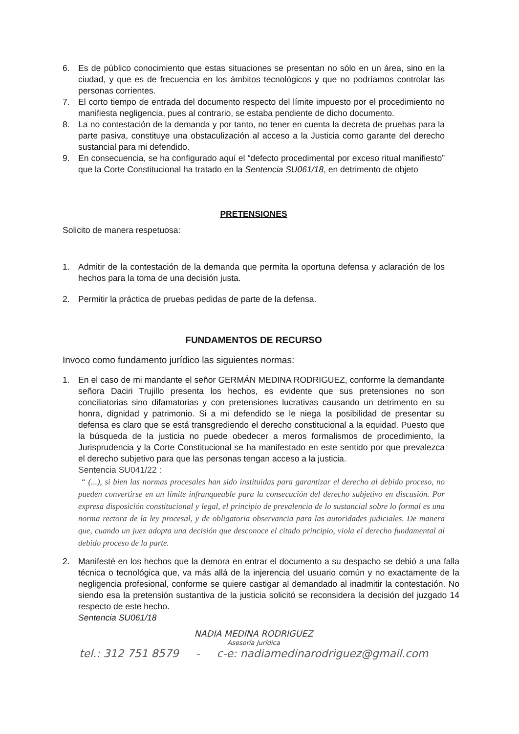6. Es de público conocimiento que estas situaciones se presentan no sólo en un área, sino en la ciudad, y que es de frecuencia en los ámbitos tecnológicos y que no podríamos controlar las personas corrientes.
7. El corto tiempo de entrada del documento respecto del límite impuesto por el procedimiento no manifiesta negligencia, pues al contrario, se estaba pendiente de dicho documento.
8. La no contestación de la demanda y por tanto, no tener en cuenta la decreta de pruebas para la parte pasiva, constituye una obstaculización al acceso a la Justicia como garante del derecho sustancial para mi defendido.
9. En consecuencia, se ha configurado aquí el “defecto procedimental por exceso ritual manifiesto” que la Corte Constitucional ha tratado en la Sentencia SU061/18, en detrimento de objeto
PRETENSIONES
Solicito de manera respetuosa:
1. Admitir de la contestación de la demanda que permita la oportuna defensa y aclaración de los hechos para la toma de una decisión justa.
2. Permitir la práctica de pruebas pedidas de parte de la defensa.
FUNDAMENTOS DE RECURSO
Invoco como fundamento jurídico las siguientes normas:
1. En el caso de mi mandante el señor GERMÁN MEDINA RODRIGUEZ, conforme la demandante señora Daciri Trujillo presenta los hechos, es evidente que sus pretensiones no son conciliatorias sino difamatorias y con pretensiones lucrativas causando un detrimento en su honra, dignidad y patrimonio. Si a mi defendido se le niega la posibilidad de presentar su defensa es claro que se está transgrediendo el derecho constitucional a la equidad. Puesto que la búsqueda de la justicia no puede obedecer a meros formalismos de procedimiento, la Jurisprudencia y la Corte Constitucional se ha manifestado en este sentido por que prevalezca el derecho subjetivo para que las personas tengan acceso a la justicia.
Sentencia SU041/22 :
“ (...), si bien las normas procesales han sido instituidas para garantizar el derecho al debido proceso, no pueden convertirse en un límite infranqueable para la consecución del derecho subjetivo en discusión. Por expresa disposición constitucional y legal, el principio de prevalencia de lo sustancial sobre lo formal es una norma rectora de la ley procesal, y de obligatoria observancia para las autoridades judiciales. De manera que, cuando un juez adopta una decisión que desconoce el citado principio, viola el derecho fundamental al debido proceso de la parte.
2. Manifesté en los hechos que la demora en entrar el documento a su despacho se debió a una falla técnica o tecnológica que, va más allá de la injerencia del usuario común y no exactamente de la negligencia profesional, conforme se quiere castigar al demandado al inadmitir la contestación. No siendo esa la pretensión sustantiva de la justicia solicitó se reconsidera la decisión del juzgado 14 respecto de este hecho.
Sentencia SU061/18
NADIA MEDINA RODRIGUEZ
Asesoría Jurídica
tel.: 312 751 8579 - c-e: nadiamedinarodriguez@gmail.com